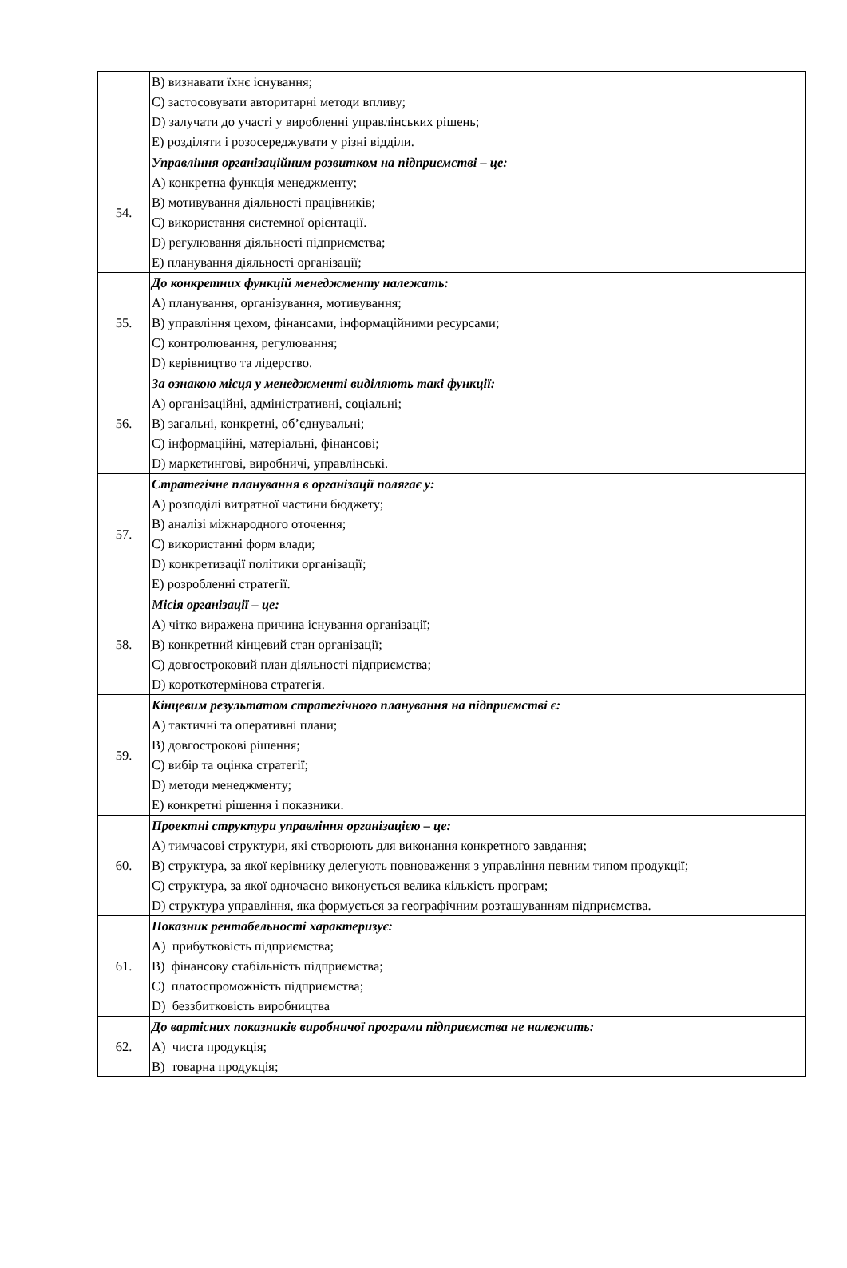| | B) визнавати їхнє існування; C) застосовувати авторитарні методи впливу; D) залучати до участі у виробленні управлінських рішень; E) розділяти і розосереджувати у різні відділи. |
| 54. | Управління організаційним розвитком на підприємстві – це: A) конкретна функція менеджменту; B) мотивування діяльності працівників; C) використання системної орієнтації. D) регулювання діяльності підприємства; E) планування діяльності організації; |
| 55. | До конкретних функцій менеджменту належать: A) планування, організування, мотивування; B) управління цехом, фінансами, інформаційними ресурсами; C) контролювання, регулювання; D) керівництво та лідерство. |
| 56. | За ознакою місця у менеджменті виділяють такі функції: A) організаційні, адміністративні, соціальні; B) загальні, конкретні, об’єднувальні; C) інформаційні, матеріальні, фінансові; D) маркетингові, виробничі, управлінські. |
| 57. | Стратегічне планування в організації полягає у: A) розподілі витратної частини бюджету; B) аналізі міжнародного оточення; C) використанні форм влади; D) конкретизації політики організації; E) розробленні стратегії. |
| 58. | Місія організації – це: A) чітко виражена причина існування організації; B) конкретний кінцевий стан організації; C) довгостроковий план діяльності підприємства; D) короткотермінова стратегія. |
| 59. | Кінцевим результатом стратегічного планування на підприємстві є: A) тактичні та оперативні плани; B) довгострокові рішення; C) вибір та оцінка стратегії; D) методи менеджменту; E) конкретні рішення і показники. |
| 60. | Проектні структури управління організацією – це: A) тимчасові структури, які створюють для виконання конкретного завдання; B) структура, за якої керівнику делегують повноваження з управління певним типом продукції; C) структура, за якої одночасно виконується велика кількість програм; D) структура управління, яка формується за географічним розташуванням підприємства. |
| 61. | Показник рентабельності характеризує: A) прибутковість підприємства; B) фінансову стабільність підприємства; C) платоспроможність підприємства; D) беззбитковість виробництва |
| 62. | До вартісних показників виробничої програми підприємства не належить: A) чиста продукція; B) товарна продукція; |